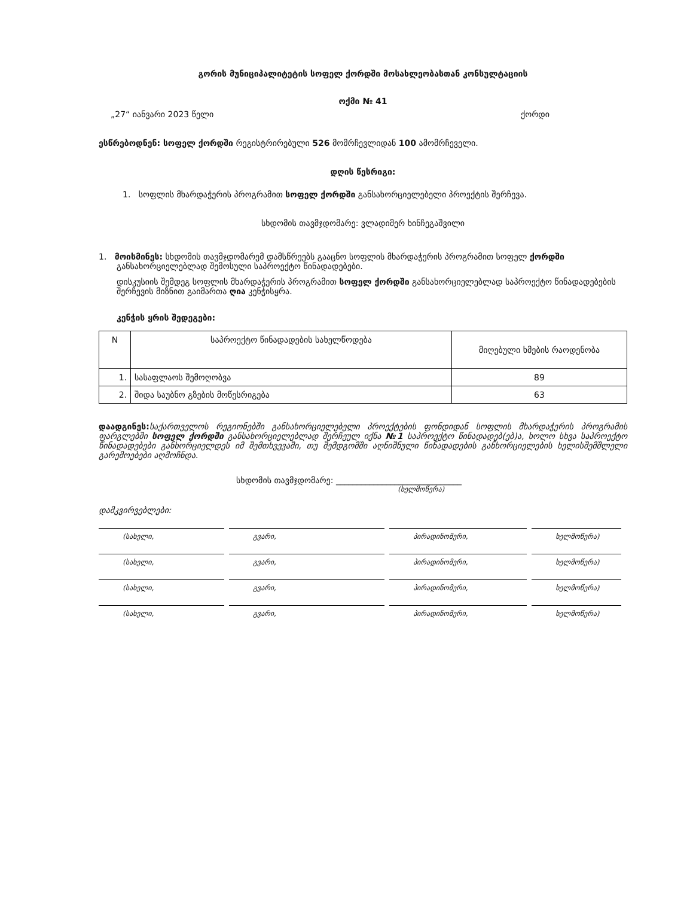გორის მუნიციპალიტეტის სოფელ ქორდში მოსახლეობასთან კონსულტაციის
ოქმი № 41
„27“ იანვარი 2023 წელი ქორდი
ესწრებოდნენ: სოფელ ქორდში რეგისტრირებული 526 მომრჩევლიდან 100 ამომრჩეველი.
დღის წესრიგი:
1. სოფლის მხარდაჭერის პროგრამით სოფელ ქორდში განსახორციელებელი პროექტის შერჩევა.
სხდომის თავმჯდომარე: ვლადიმერ ხინჩეგაშვილი
1. მოისმინეს: სხდომის თავმჯდომარემ დამსწრეებს გააცნო სოფლის მხარდაჭერის პროგრამით სოფელ ქორდში განსახორციელებლად შემოსული საპროექტო წინადადებები.
დისკუსიის შემდეგ სოფლის მხარდაჭერის პროგრამით სოფელ ქორდში განსახორციელებლად საპროექტო წინადადებების შერჩევის მიზნით გაიმართა ღია კენჭისყრა.
კენჭის ყრის შედეგები:
| N | საპროექტო წინადადების სახელწოდება | მიღებული ხმების რაოდენობა |
| --- | --- | --- |
| 1. | სასაფლაოს შემოღობვა | 89 |
| 2. | შიდა საუბნო გზების მოწესრიგება | 63 |
დაადგინეს: საქართველოს რეგიონებში განსახორციელებელი პროექტების ფონდიდან სოფლის მხარდაჭერის პროგრამის ფარგლებში სოფელ ქორდში განსახორციელებლად შერჩეულ იქნა №1 საპროექტო წინადადებ(ებ)ა, ხოლო სხვა საპროექტო წინადადებები განხორციელდეს იმ შემთხვევაში, თუ შემდგომში აღნიშნული წინადადების განხორციელების ხელისშემშლელი გარემოებები აღმოჩნდა.
სხდომის თავმჯდომარე: ______________________________
(ხელმოწერა)
დამკვირვებლები:
(სახელი, გვარი, პირადინომერი, ხელმოწერა)
(სახელი, გვარი, პირადინომერი, ხელმოწერა)
(სახელი, გვარი, პირადინომერი, ხელმოწერა)
(სახელი, გვარი, პირადინომერი, ხელმოწერა)